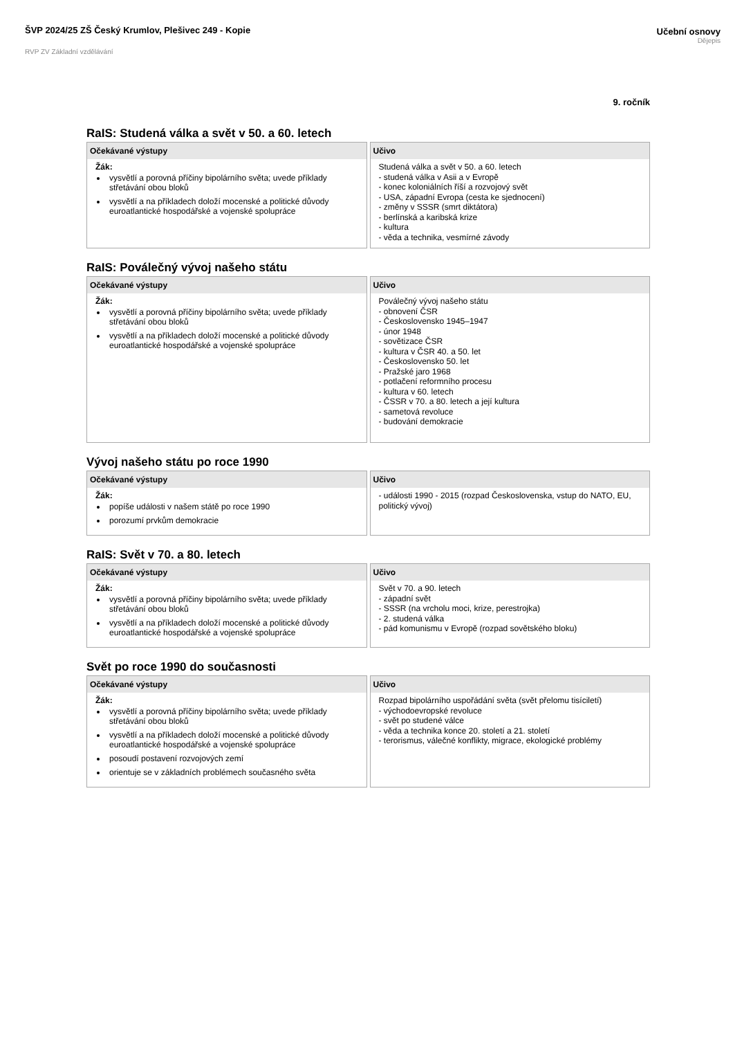ŠVP 2024/25 ZŠ Český Krumlov, Plešivec 249 - Kopie
RVP ZV Základní vzdělávání
Učební osnovy
Dějepis
9. ročník
RaIS: Studená válka a svět v 50. a 60. letech
Očekávané výstupy
Žák:
vysvětlí a porovná příčiny bipolárního světa; uvede příklady střetávání obou bloků
vysvětlí a na příkladech doloží mocenské a politické důvody euroatlantické hospodářské a vojenské spolupráce
Učivo
Studená válka a svět v 50. a 60. letech
- studená válka v Asii a v Evropě
- konec koloniálních říší a rozvojový svět
- USA, západní Evropa (cesta ke sjednocení)
- změny v SSSR (smrt diktátora)
- berlínská a karibská krize
- kultura
- věda a technika, vesmírné závody
RaIS: Poválečný vývoj našeho státu
Očekávané výstupy
Žák:
vysvětlí a porovná příčiny bipolárního světa; uvede příklady střetávání obou bloků
vysvětlí a na příkladech doloží mocenské a politické důvody euroatlantické hospodářské a vojenské spolupráce
Učivo
Poválečný vývoj našeho státu
- obnovení ČSR
- Československo 1945–1947
- únor 1948
- sovětizace ČSR
- kultura v ČSR 40. a 50. let
- Československo 50. let
- Pražské jaro 1968
- potlačení reformního procesu
- kultura v 60. letech
- ČSSR v 70. a 80. letech a její kultura
- sametová revoluce
- budování demokracie
Vývoj našeho státu po roce 1990
Očekávané výstupy
Žák:
popíše události v našem státě po roce 1990
porozumí prvkům demokracie
Učivo
- události 1990 - 2015 (rozpad Československa, vstup do NATO, EU, politický vývoj)
RaIS: Svět v 70. a 80. letech
Očekávané výstupy
Žák:
vysvětlí a porovná příčiny bipolárního světa; uvede příklady střetávání obou bloků
vysvětlí a na příkladech doloží mocenské a politické důvody euroatlantické hospodářské a vojenské spolupráce
Učivo
Svět v 70. a 90. letech
- západní svět
- SSSR (na vrcholu moci, krize, perestrojka)
- 2. studená válka
- pád komunismu v Evropě (rozpad sovětského bloku)
Svět po roce 1990 do současnosti
Očekávané výstupy
Žák:
vysvětlí a porovná příčiny bipolárního světa; uvede příklady střetávání obou bloků
vysvětlí a na příkladech doloží mocenské a politické důvody euroatlantické hospodářské a vojenské spolupráce
posoudí postavení rozvojových zemí
orientuje se v základních problémech současného světa
Učivo
Rozpad bipolárního uspořádání světa (svět přelomu tisíciletí)
- východoevropské revoluce
- svět po studené válce
- věda a technika konce 20. století a 21. století
- terorismus, válečné konflikty, migrace, ekologické problémy